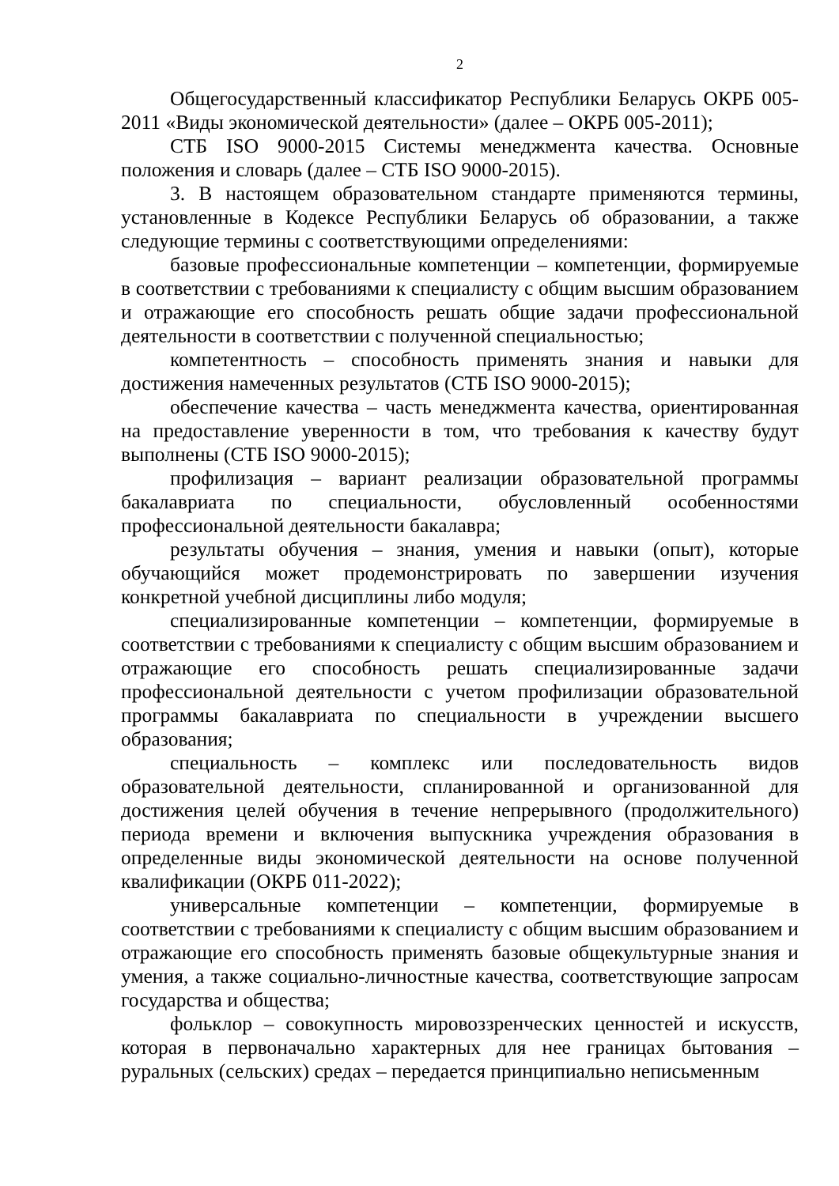2
Общегосударственный классификатор Республики Беларусь ОКРБ 005-2011 «Виды экономической деятельности» (далее – ОКРБ 005-2011);
СТБ ISO 9000-2015 Системы менеджмента качества. Основные положения и словарь (далее – СТБ ISO 9000-2015).
3. В настоящем образовательном стандарте применяются термины, установленные в Кодексе Республики Беларусь об образовании, а также следующие термины с соответствующими определениями:
базовые профессиональные компетенции – компетенции, формируемые в соответствии с требованиями к специалисту с общим высшим образованием и отражающие его способность решать общие задачи профессиональной деятельности в соответствии с полученной специальностью;
компетентность – способность применять знания и навыки для достижения намеченных результатов (СТБ ISO 9000-2015);
обеспечение качества – часть менеджмента качества, ориентированная на предоставление уверенности в том, что требования к качеству будут выполнены (СТБ ISO 9000-2015);
профилизация – вариант реализации образовательной программы бакалавриата по специальности, обусловленный особенностями профессиональной деятельности бакалавра;
результаты обучения – знания, умения и навыки (опыт), которые обучающийся может продемонстрировать по завершении изучения конкретной учебной дисциплины либо модуля;
специализированные компетенции – компетенции, формируемые в соответствии с требованиями к специалисту с общим высшим образованием и отражающие его способность решать специализированные задачи профессиональной деятельности с учетом профилизации образовательной программы бакалавриата по специальности в учреждении высшего образования;
специальность – комплекс или последовательность видов образовательной деятельности, спланированной и организованной для достижения целей обучения в течение непрерывного (продолжительного) периода времени и включения выпускника учреждения образования в определенные виды экономической деятельности на основе полученной квалификации (ОКРБ 011-2022);
универсальные компетенции – компетенции, формируемые в соответствии с требованиями к специалисту с общим высшим образованием и отражающие его способность применять базовые общекультурные знания и умения, а также социально-личностные качества, соответствующие запросам государства и общества;
фольклор – совокупность мировоззренческих ценностей и искусств, которая в первоначально характерных для нее границах бытования – руральных (сельских) средах – передается принципиально неписьменным